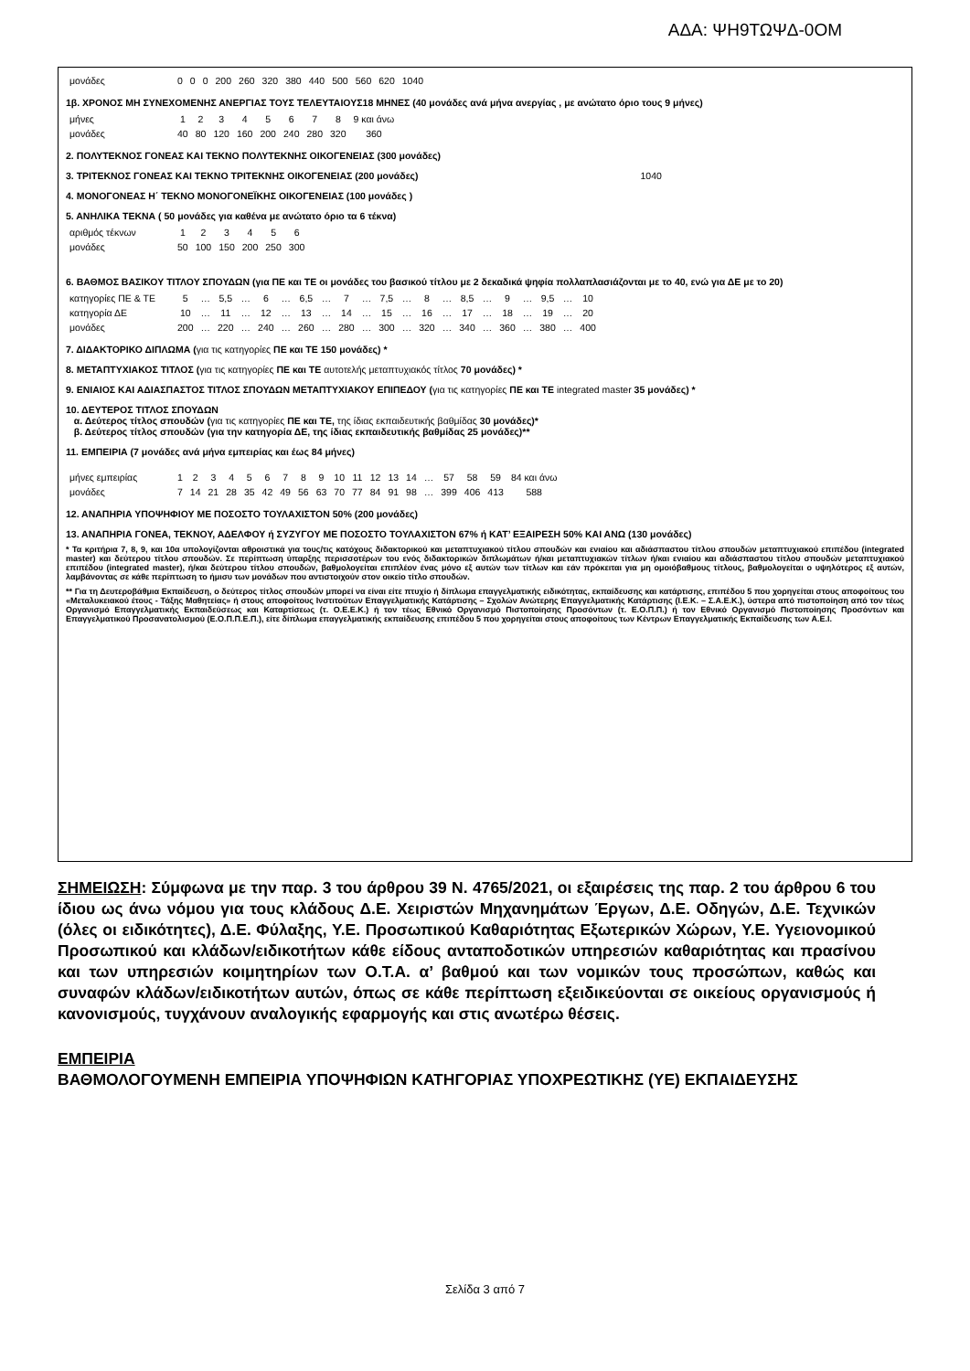ΑΔΑ: ΨΗ9ΤΩΨΔ-0ΟΜ
| μονάδες | 0 | 0 | 0 | 200 | 260 | 320 | 380 | 440 | 500 | 560 | 620 | 1040 |
1β. ΧΡΟΝΟΣ ΜΗ ΣΥΝΕΧΟΜΕΝΗΣ ΑΝΕΡΓΙΑΣ ΤΟΥΣ ΤΕΛΕΥΤΑΙΟΥΣ18 ΜΗΝΕΣ (40 μονάδες ανά μήνα ανεργίας , με ανώτατο όριο τους 9 μήνες)
| μήνες | 1 | 2 | 3 | 4 | 5 | 6 | 7 | 8 | 9 και άνω |
| μονάδες | 40 | 80 | 120 | 160 | 200 | 240 | 280 | 320 | 360 |
2. ΠΟΛΥΤΕΚΝΟΣ ΓΟΝΕΑΣ ΚΑΙ ΤΕΚΝΟ ΠΟΛΥΤΕΚΝΗΣ ΟΙΚΟΓΕΝΕΙΑΣ (300 μονάδες)
3. ΤΡΙΤΕΚΝΟΣ ΓΟΝΕΑΣ ΚΑΙ ΤΕΚΝΟ ΤΡΙΤΕΚΝΗΣ ΟΙΚΟΓΕΝΕΙΑΣ (200 μονάδες) 1040
4. ΜΟΝΟΓΟΝΕΑΣ Η΄ ΤΕΚΝΟ ΜΟΝΟΓΟΝΕΪΚΗΣ ΟΙΚΟΓΕΝΕΙΑΣ (100 μονάδες )
5. ΑΝΗΛΙΚΑ ΤΕΚΝΑ ( 50 μονάδες για καθένα με ανώτατο όριο τα 6 τέκνα)
| αριθμός τέκνων | 1 | 2 | 3 | 4 | 5 | 6 |
| μονάδες | 50 | 100 | 150 | 200 | 250 | 300 |
6. ΒΑΘΜΟΣ ΒΑΣΙΚΟΥ ΤΙΤΛΟΥ ΣΠΟΥΔΩΝ (για ΠΕ και ΤΕ οι μονάδες του βασικού τίτλου με 2 δεκαδικά ψηφία πολλαπλασιάζονται με το 40, ενώ για ΔΕ με το 20)
| κατηγορίες ΠΕ & ΤΕ | 5 | … | 5,5 | … | 6 | … | 6,5 | … | 7 | … | 7,5 | … | 8 | … | 8,5 | … | 9 | … | 9,5 | … | 10 |
| κατηγορία ΔΕ | 10 | … | 11 | … | 12 | … | 13 | … | 14 | … | 15 | … | 16 | … | 17 | … | 18 | … | 19 | … | 20 |
| μονάδες | 200 | … | 220 | … | 240 | … | 260 | … | 280 | … | 300 | … | 320 | … | 340 | … | 360 | … | 380 | … | 400 |
7. ΔΙΔΑΚΤΟΡΙΚΟ ΔΙΠΛΩΜΑ (για τις κατηγορίες ΠΕ και ΤΕ 150 μονάδες) *
8. ΜΕΤΑΠΤΥΧΙΑΚΟΣ ΤΙΤΛΟΣ (για τις κατηγορίες ΠΕ και ΤΕ αυτοτελής μεταπτυχιακός τίτλος 70 μονάδες) *
9. ΕΝΙΑΙΟΣ ΚΑΙ ΑΔΙΑΣΠΑΣΤΟΣ ΤΙΤΛΟΣ ΣΠΟΥΔΩΝ ΜΕΤΑΠΤΥΧΙΑΚΟΥ ΕΠΙΠΕΔΟΥ (για τις κατηγορίες ΠΕ και ΤΕ integrated master 35 μονάδες) *
10. ΔΕΥΤΕΡΟΣ ΤΙΤΛΟΣ ΣΠΟΥΔΩΝ
α. Δεύτερος τίτλος σπουδών (για τις κατηγορίες ΠΕ και ΤΕ, της ίδιας εκπαιδευτικής βαθμίδας 30 μονάδες)*
β. Δεύτερος τίτλος σπουδών (για την κατηγορία ΔΕ, της ίδιας εκπαιδευτικής βαθμίδας 25 μονάδες)**
11. ΕΜΠΕΙΡΙΑ (7 μονάδες ανά μήνα εμπειρίας και έως 84 μήνες)
| μήνες εμπειρίας | 1 | 2 | 3 | 4 | 5 | 6 | 7 | 8 | 9 | 10 | 11 | 12 | 13 | 14 | … | 57 | 58 | 59 | 84 και άνω |
| μονάδες | 7 | 14 | 21 | 28 | 35 | 42 | 49 | 56 | 63 | 70 | 77 | 84 | 91 | 98 | … | 399 | 406 | 413 | 588 |
12. ΑΝΑΠΗΡΙΑ ΥΠΟΨΗΦΙΟΥ ΜΕ ΠΟΣΟΣΤΟ ΤΟΥΛΑΧΙΣΤΟΝ 50% (200 μονάδες)
13. ΑΝΑΠΗΡΙΑ ΓΟΝΕΑ, ΤΕΚΝΟΥ, ΑΔΕΛΦΟΥ ή ΣΥΖΥΓΟΥ ΜΕ ΠΟΣΟΣΤΟ ΤΟΥΛΑΧΙΣΤΟΝ 67% ή ΚΑΤ’ ΕΞΑΙΡΕΣΗ 50% ΚΑΙ ΑΝΩ (130 μονάδες)
* Τα κριτήρια 7, 8, 9, και 10α υπολογίζονται αθροιστικά για τους/τις κατόχους διδακτορικού και μεταπτυχιακού τίτλου σπουδών και ενιαίου και αδιάσπαστου τίτλου σπουδών μεταπτυχιακού επιπέδου (integrated master) και δεύτερου τίτλου σπουδών. Σε περίπτωση ύπαρξης περισσοτέρων του ενός διδακτορικών διπλωμάτων ή/και μεταπτυχιακών τίτλων ή/και ενιαίου και αδιάσπαστου τίτλου σπουδών μεταπτυχιακού επιπέδου (integrated master), ή/και δεύτερου τίτλου σπουδών, βαθμολογείται επιπλέον ένας μόνο εξ αυτών των τίτλων και εάν πρόκειται για μη ομοιόβαθμους τίτλους, βαθμολογείται ο υψηλότερος εξ αυτών, λαμβάνοντας σε κάθε περίπτωση το ήμισυ των μονάδων που αντιστοιχούν στον οικείο τίτλο σπουδών.
** Για τη Δευτεροβάθμια Εκπαίδευση, ο δεύτερος τίτλος σπουδών μπορεί να είναι είτε πτυχίο ή δίπλωμα επαγγελματικής ειδικότητας, εκπαίδευσης και κατάρτισης, επιπέδου 5 που χορηγείται στους αποφοίτους του «Μεταλυκειακού έτους - Τάξης Μαθητείας» ή στους αποφοίτους Ινστιτούτων Επαγγελματικής Κατάρτισης – Σχολών Ανώτερης Επαγγελματικής Κατάρτισης (Ι.Ε.Κ. – Σ.Α.Ε.Κ.), ύστερα από πιστοποίηση από τον τέως Οργανισμό Επαγγελματικής Εκπαιδεύσεως και Καταρτίσεως (τ. Ο.Ε.Ε.Κ.) ή τον τέως Εθνικό Οργανισμό Πιστοποίησης Προσόντων (τ. Ε.Ο.Π.Π.) ή τον Εθνικό Οργανισμό Πιστοποίησης Προσόντων και Επαγγελματικού Προσανατολισμού (Ε.Ο.Π.Π.Ε.Π.), είτε δίπλωμα επαγγελματικής εκπαίδευσης επιπέδου 5 που χορηγείται στους αποφοίτους των Κέντρων Επαγγελματικής Εκπαίδευσης των Α.Ε.Ι.
ΣΗΜΕΙΩΣΗ: Σύμφωνα με την παρ. 3 του άρθρου 39 Ν. 4765/2021, οι εξαιρέσεις της παρ. 2 του άρθρου 6 του ίδιου ως άνω νόμου για τους κλάδους Δ.Ε. Χειριστών Μηχανημάτων Έργων, Δ.Ε. Οδηγών, Δ.Ε. Τεχνικών (όλες οι ειδικότητες), Δ.Ε. Φύλαξης, Υ.Ε. Προσωπικού Καθαριότητας Εξωτερικών Χώρων, Υ.Ε. Υγειονομικού Προσωπικού και κλάδων/ειδικοτήτων κάθε είδους ανταποδοτικών υπηρεσιών καθαριότητας και πρασίνου και των υπηρεσιών κοιμητηρίων των Ο.Τ.Α. α’ βαθμού και των νομικών τους προσώπων, καθώς και συναφών κλάδων/ειδικοτήτων αυτών, όπως σε κάθε περίπτωση εξειδικεύονται σε οικείους οργανισμούς ή κανονισμούς, τυγχάνουν αναλογικής εφαρμογής και στις ανωτέρω θέσεις.
ΕΜΠΕΙΡΙΑ
ΒΑΘΜΟΛΟΓΟΥΜΕΝΗ ΕΜΠΕΙΡΙΑ ΥΠΟΨΗΦΙΩΝ ΚΑΤΗΓΟΡΙΑΣ ΥΠΟΧΡΕΩΤΙΚΗΣ (ΥΕ) ΕΚΠΑΙΔΕΥΣΗΣ
Σελίδα 3 από 7